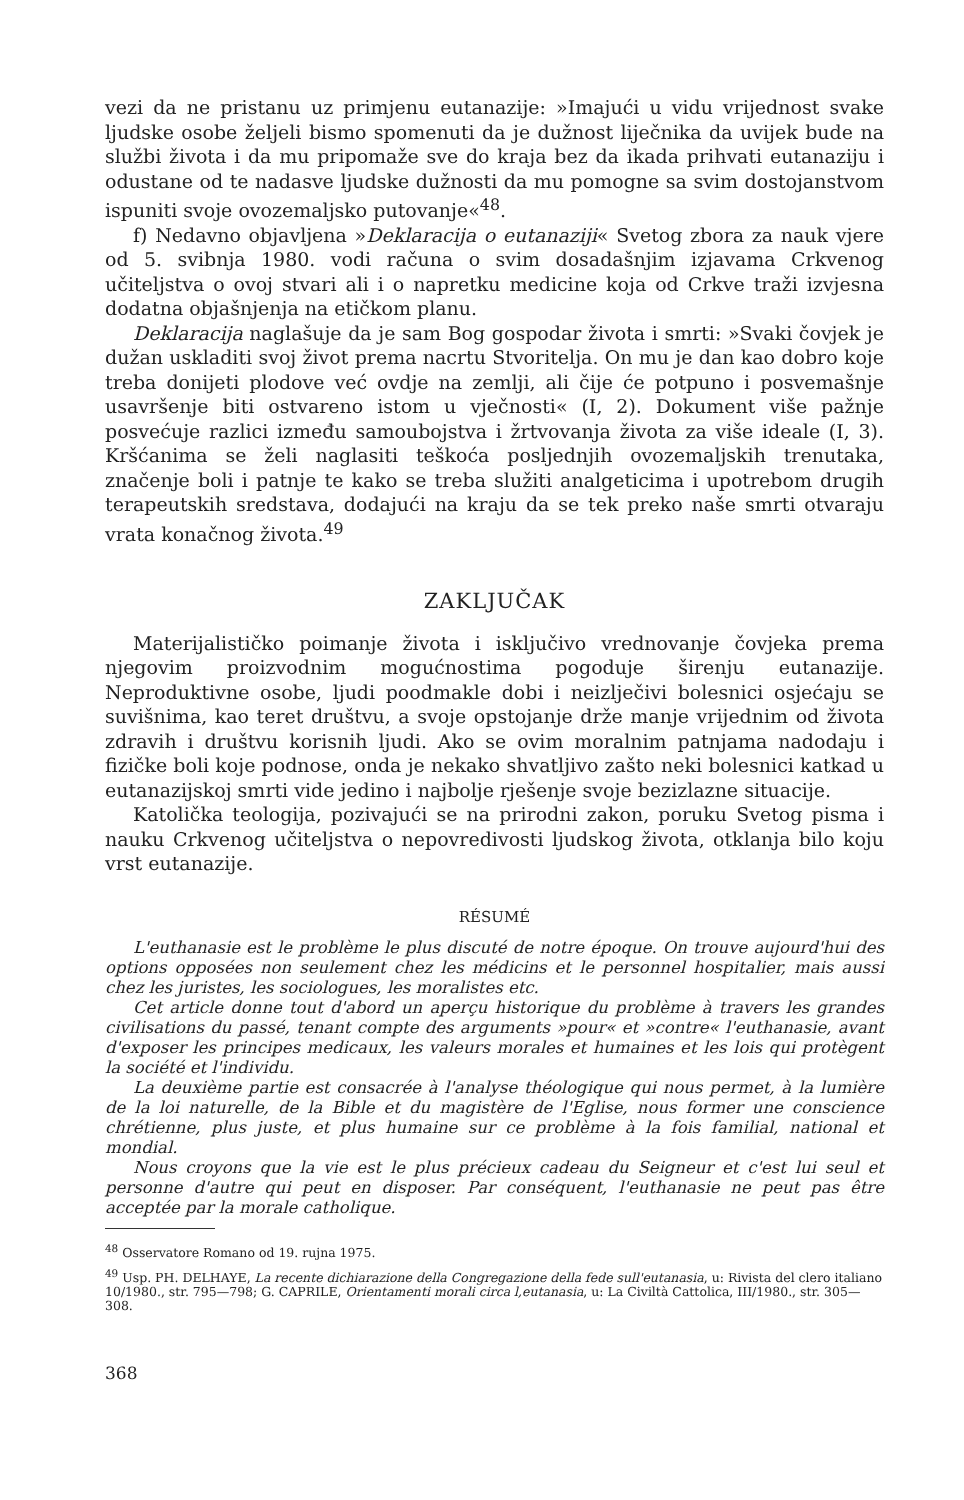vezi da ne pristanu uz primjenu eutanazije: »Imajući u vidu vrijednost svake ljudske osobe željeli bismo spomenuti da je dužnost liječnika da uvijek bude na službi života i da mu pripomaže sve do kraja bez da ikada prihvati eutanaziju i odustane od te nadasve ljudske dužnosti da mu pomogne sa svim dostojanstvom ispuniti svoje ovozemaljsko putovanje«<sup>48</sup>.
f) Nedavno objavljena »Deklaracija o eutanaziji« Svetog zbora za nauk vjere od 5. svibnja 1980. vodi računa o svim dosadašnjim izjavama Crkvenog učiteljstva o ovoj stvari ali i o napretku medicine koja od Crkve traži izvjesna dodatna objašnjenja na etičkom planu.
Deklaracija naglašuje da je sam Bog gospodar života i smrti: »Svaki čovjek je dužan uskladiti svoj život prema nacrtu Stvoritelja. On mu je dan kao dobro koje treba donijeti plodove već ovdje na zemlji, ali čije će potpuno i posvemašnje usavršenje biti ostvareno istom u vječnosti« (I, 2). Dokument više pažnje posvećuje razlici između samoubojstva i žrtvovanja života za više ideale (I, 3). Kršćanima se želi naglasiti teškoća posljednjih ovozemaljskih trenutaka, značenje boli i patnje te kako se treba služiti analgeticima i upotrebom drugih terapeutskih sredstava, dodajući na kraju da se tek preko naše smrti otvaraju vrata konačnog života.<sup>49</sup>
ZAKLJUČAK
Materijalističko poimanje života i isključivo vrednovanje čovjeka prema njegovim proizvodnim mogućnostima pogoduje širenju eutanazije. Neproduktivne osobe, ljudi poodmakle dobi i neizlječivi bolesnici osjećaju se suvišnima, kao teret društvu, a svoje opstojanje drže manje vrijednim od života zdravih i društvu korisnih ljudi. Ako se ovim moralnim patnjama nadodaju i fizičke boli koje podnose, onda je nekako shvatljivo zašto neki bolesnici katkad u eutanazijskoj smrti vide jedino i najbolje rješenje svoje bezizlazne situacije.
Katolička teologija, pozivajući se na prirodni zakon, poruku Svetog pisma i nauku Crkvenog učiteljstva o nepovredivosti ljudskog života, otklanja bilo koju vrst eutanazije.
RÉSUMÉ
L'euthanasie est le problème le plus discuté de notre époque. On trouve aujourd'hui des options opposées non seulement chez les médicins et le personnel hospitalier, mais aussi chez les juristes, les sociologues, les moralistes etc.
Cet article donne tout d'abord un aperçu historique du problème à travers les grandes civilisations du passé, tenant compte des arguments »pour« et »contre« l'euthanasie, avant d'exposer les principes medicaux, les valeurs morales et humaines et les lois qui protègent la société et l'individu.
La deuxième partie est consacrée à l'analyse théologique qui nous permet, à la lumière de la loi naturelle, de la Bible et du magistère de l'Eglise, nous former une conscience chrétienne, plus juste, et plus humaine sur ce problème à la fois familial, national et mondial.
Nous croyons que la vie est le plus précieux cadeau du Seigneur et c'est lui seul et personne d'autre qui peut en disposer. Par conséquent, l'euthanasie ne peut pas être acceptée par la morale catholique.
<sup>48</sup> Osservatore Romano od 19. rujna 1975.
<sup>49</sup> Usp. PH. DELHAYE, La recente dichiarazione della Congregazione della fede sull'eutanasia, u: Rivista del clero italiano 10/1980., str. 795—798; G. CAPRILE, Orientamenti morali circa l,eutanasia, u: La Civiltà Cattolica, III/1980., str. 305—308.
368